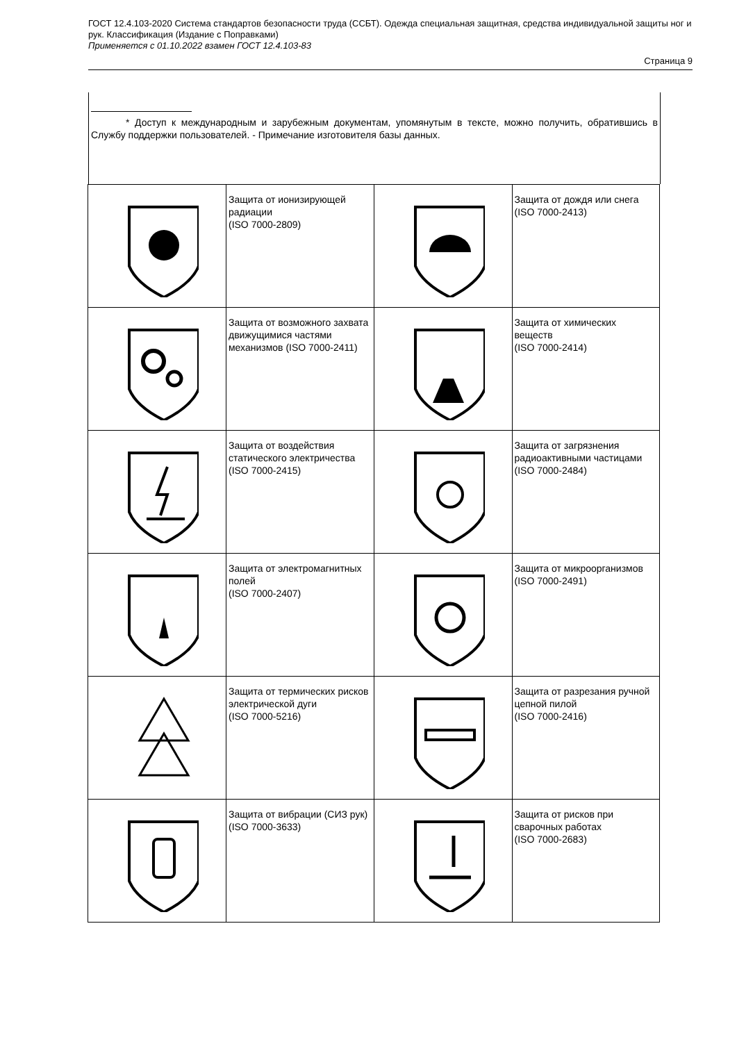ГОСТ 12.4.103-2020 Система стандартов безопасности труда (ССБТ). Одежда специальная защитная, средства индивидуальной защиты ног и рук. Классификация (Издание с Поправками)
Применяется с 01.10.2022 взамен ГОСТ 12.4.103-83
Страница 9
* Доступ к международным и зарубежным документам, упомянутым в тексте, можно получить, обратившись в Службу поддержки пользователей. - Примечание изготовителя базы данных.
| | Защита от ионизирующей радиации (ISO 7000-2809) | | Защита от дождя или снега (ISO 7000-2413) |
| | Защита от возможного захвата движущимися частями механизмов (ISO 7000-2411) | | Защита от химических веществ (ISO 7000-2414) |
| | Защита от воздействия статического электричества (ISO 7000-2415) | | Защита от загрязнения радиоактивными частицами (ISO 7000-2484) |
| | Защита от электромагнитных полей (ISO 7000-2407) | | Защита от микроорганизмов (ISO 7000-2491) |
| | Защита от термических рисков электрической дуги (ISO 7000-5216) | | Защита от разрезания ручной цепной пилой (ISO 7000-2416) |
| | Защита от вибрации (СИЗ рук) (ISO 7000-3633) | | Защита от рисков при сварочных работах (ISO 7000-2683) |